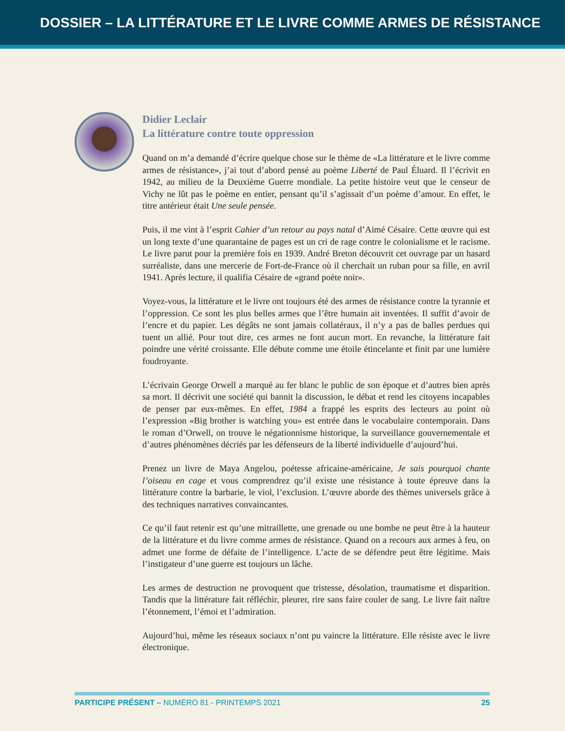DOSSIER – LA LITTÉRATURE ET LE LIVRE COMME ARMES DE RÉSISTANCE
Didier Leclair
La littérature contre toute oppression
Quand on m’a demandé d’écrire quelque chose sur le thème de «La littérature et le livre comme armes de résistance», j’ai tout d’abord pensé au poème Liberté de Paul Éluard. Il l’écrivit en 1942, au milieu de la Deuxième Guerre mondiale. La petite histoire veut que le censeur de Vichy ne lût pas le poème en entier, pensant qu’il s’agissait d’un poème d’amour. En effet, le titre antérieur était Une seule pensée.
Puis, il me vint à l’esprit Cahier d’un retour au pays natal d’Aimé Césaire. Cette œuvre qui est un long texte d’une quarantaine de pages est un cri de rage contre le colonialisme et le racisme. Le livre parut pour la première fois en 1939. André Breton découvrit cet ouvrage par un hasard surréaliste, dans une mercerie de Fort-de-France où il cherchait un ruban pour sa fille, en avril 1941. Après lecture, il qualifia Césaire de «grand poète noir».
Voyez-vous, la littérature et le livre ont toujours été des armes de résistance contre la tyrannie et l’oppression. Ce sont les plus belles armes que l’être humain ait inventées. Il suffit d’avoir de l’encre et du papier. Les dégâts ne sont jamais collatéraux, il n’y a pas de balles perdues qui tuent un allié. Pour tout dire, ces armes ne font aucun mort. En revanche, la littérature fait poindre une vérité croissante. Elle débute comme une étoile étincelante et finit par une lumière foudroyante.
L’écrivain George Orwell a marqué au fer blanc le public de son époque et d’autres bien après sa mort. Il décrivit une société qui bannit la discussion, le débat et rend les citoyens incapables de penser par eux-mêmes. En effet, 1984 a frappé les esprits des lecteurs au point où l’expression «Big brother is watching you» est entrée dans le vocabulaire contemporain. Dans le roman d’Orwell, on trouve le négationnisme historique, la surveillance gouvernementale et d’autres phénomènes décriés par les défenseurs de la liberté individuelle d’aujourd’hui.
Prenez un livre de Maya Angelou, poétesse africaine-américaine, Je sais pourquoi chante l’oiseau en cage et vous comprendrez qu’il existe une résistance à toute épreuve dans la littérature contre la barbarie, le viol, l’exclusion. L’œuvre aborde des thèmes universels grâce à des techniques narratives convaincantes.
Ce qu’il faut retenir est qu’une mitraillette, une grenade ou une bombe ne peut être à la hauteur de la littérature et du livre comme armes de résistance. Quand on a recours aux armes à feu, on admet une forme de défaite de l’intelligence. L’acte de se défendre peut être légitime. Mais l’instigateur d’une guerre est toujours un lâche.
Les armes de destruction ne provoquent que tristesse, désolation, traumatisme et disparition. Tandis que la littérature fait réfléchir, pleurer, rire sans faire couler de sang. Le livre fait naître l’étonnement, l’émoi et l’admiration.
Aujourd’hui, même les réseaux sociaux n’ont pu vaincre la littérature. Elle résiste avec le livre électronique.
PARTICIPE PRÉSENT – NUMÉRO 81 - PRINTEMPS 2021 25